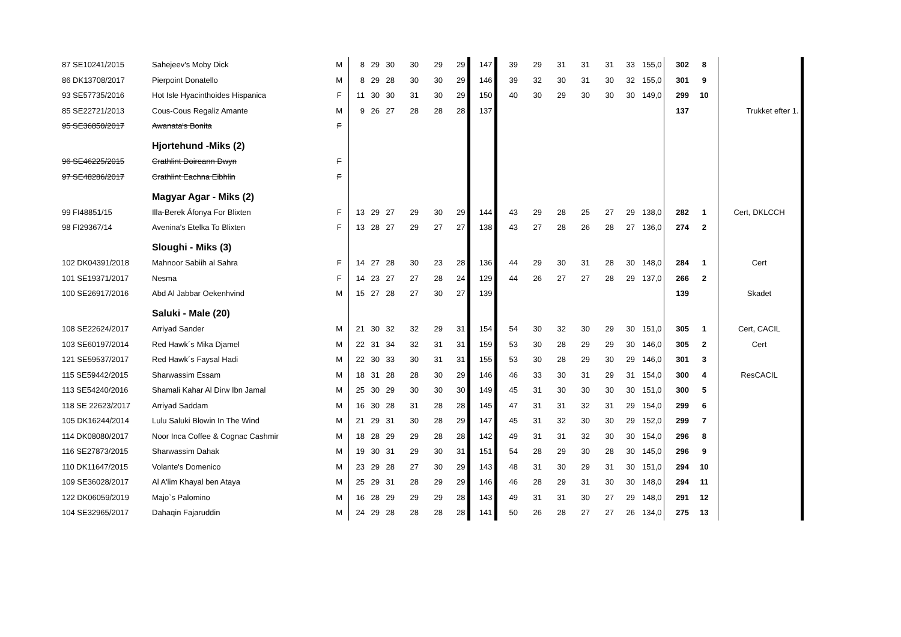| 87 SE10241/2015 | Sahejeev's Moby Dick | M | 8 | 29 | 30 | 30 | 29 | 29 | 147 | 39 | 29 | 31 | 31 | 31 | 33 | 155,0 | 302 | 8 | |
| 86 DK13708/2017 | Pierpoint Donatello | M | 8 | 29 | 28 | 30 | 30 | 29 | 146 | 39 | 32 | 30 | 31 | 30 | 32 | 155,0 | 301 | 9 | |
| 93 SE57735/2016 | Hot Isle Hyacinthoides Hispanica | F | 11 | 30 | 30 | 31 | 30 | 29 | 150 | 40 | 30 | 29 | 30 | 30 | 30 | 149,0 | 299 | 10 | |
| 85 SE22721/2013 | Cous-Cous Regaliz Amante | M | 9 | 26 | 27 | 28 | 28 | 28 | 137 | | | | | | | | 137 | | Trukket efter 1. |
| 95 SE36850/2017 | Awanata's Bonita | F | | | | | | | | | | | | | | | | | |
| | Hjortehund -Miks (2) | | | | | | | | | | | | | | | | | | |
| 96 SE46225/2015 | Crathlint Doireann Dwyn | F | | | | | | | | | | | | | | | | | |
| 97 SE48286/2017 | Crathlint Eachna Eibhlin | F | | | | | | | | | | | | | | | | | |
| | Magyar Agar - Miks (2) | | | | | | | | | | | | | | | | | | |
| 99 FI48851/15 | Illa-Berek Áfonya For Blixten | F | 13 | 29 | 27 | 29 | 30 | 29 | 144 | 43 | 29 | 28 | 25 | 27 | 29 | 138,0 | 282 | 1 | Cert, DKLCCH |
| 98 FI29367/14 | Avenina's Etelka To Blixten | F | 13 | 28 | 27 | 29 | 27 | 27 | 138 | 43 | 27 | 28 | 26 | 28 | 27 | 136,0 | 274 | 2 | |
| | Sloughi - Miks (3) | | | | | | | | | | | | | | | | | | |
| 102 DK04391/2018 | Mahnoor Sabiih al Sahra | F | 14 | 27 | 28 | 30 | 23 | 28 | 136 | 44 | 29 | 30 | 31 | 28 | 30 | 148,0 | 284 | 1 | Cert |
| 101 SE19371/2017 | Nesma | F | 14 | 23 | 27 | 27 | 28 | 24 | 129 | 44 | 26 | 27 | 27 | 28 | 29 | 137,0 | 266 | 2 | |
| 100 SE26917/2016 | Abd Al Jabbar Oekenhvind | M | 15 | 27 | 28 | 27 | 30 | 27 | 139 | | | | | | | | 139 | | Skadet |
| | Saluki - Male (20) | | | | | | | | | | | | | | | | | | |
| 108 SE22624/2017 | Arriyad Sander | M | 21 | 30 | 32 | 32 | 29 | 31 | 154 | 54 | 30 | 32 | 30 | 29 | 30 | 151,0 | 305 | 1 | Cert, CACIL |
| 103 SE60197/2014 | Red Hawk´s Mika Djamel | M | 22 | 31 | 34 | 32 | 31 | 31 | 159 | 53 | 30 | 28 | 29 | 29 | 30 | 146,0 | 305 | 2 | Cert |
| 121 SE59537/2017 | Red Hawk´s Faysal Hadi | M | 22 | 30 | 33 | 30 | 31 | 31 | 155 | 53 | 30 | 28 | 29 | 30 | 29 | 146,0 | 301 | 3 | |
| 115 SE59442/2015 | Sharwassim Essam | M | 18 | 31 | 28 | 28 | 30 | 29 | 146 | 46 | 33 | 30 | 31 | 29 | 31 | 154,0 | 300 | 4 | ResCACIL |
| 113 SE54240/2016 | Shamali Kahar Al Dirw Ibn Jamal | M | 25 | 30 | 29 | 30 | 30 | 30 | 149 | 45 | 31 | 30 | 30 | 30 | 30 | 151,0 | 300 | 5 | |
| 118 SE 22623/2017 | Arriyad Saddam | M | 16 | 30 | 28 | 31 | 28 | 28 | 145 | 47 | 31 | 31 | 32 | 31 | 29 | 154,0 | 299 | 6 | |
| 105 DK16244/2014 | Lulu Saluki Blowin In The Wind | M | 21 | 29 | 31 | 30 | 28 | 29 | 147 | 45 | 31 | 32 | 30 | 30 | 29 | 152,0 | 299 | 7 | |
| 114 DK08080/2017 | Noor Inca Coffee & Cognac Cashmir | M | 18 | 28 | 29 | 29 | 28 | 28 | 142 | 49 | 31 | 31 | 32 | 30 | 30 | 154,0 | 296 | 8 | |
| 116 SE27873/2015 | Sharwassim Dahak | M | 19 | 30 | 31 | 29 | 30 | 31 | 151 | 54 | 28 | 29 | 30 | 28 | 30 | 145,0 | 296 | 9 | |
| 110 DK11647/2015 | Volante's Domenico | M | 23 | 29 | 28 | 27 | 30 | 29 | 143 | 48 | 31 | 30 | 29 | 31 | 30 | 151,0 | 294 | 10 | |
| 109 SE36028/2017 | Al A'lim Khayal ben Ataya | M | 25 | 29 | 31 | 28 | 29 | 29 | 146 | 46 | 28 | 29 | 31 | 30 | 30 | 148,0 | 294 | 11 | |
| 122 DK06059/2019 | Majo`s Palomino | M | 16 | 28 | 29 | 29 | 29 | 28 | 143 | 49 | 31 | 31 | 30 | 27 | 29 | 148,0 | 291 | 12 | |
| 104 SE32965/2017 | Dahaqin Fajaruddin | M | 24 | 29 | 28 | 28 | 28 | 28 | 141 | 50 | 26 | 28 | 27 | 27 | 26 | 134,0 | 275 | 13 | |